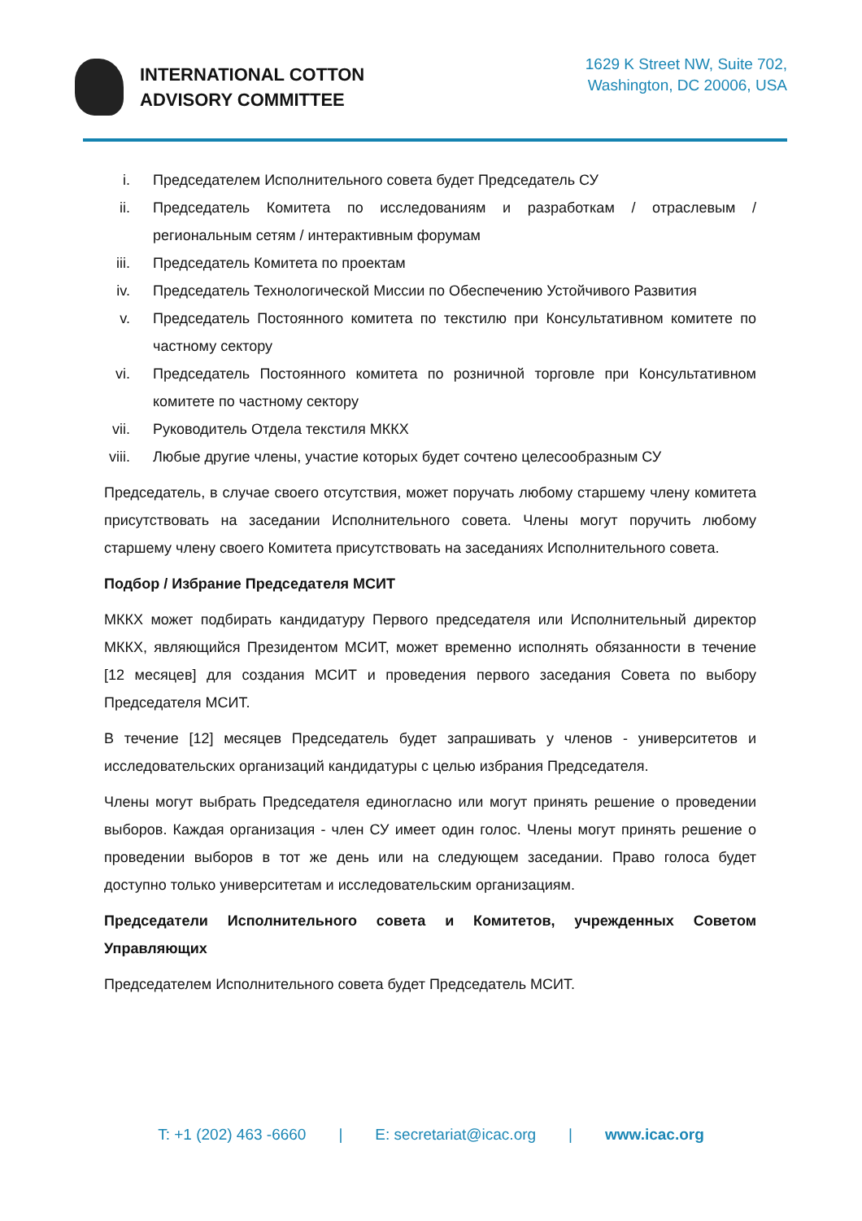INTERNATIONAL COTTON
ADVISORY COMMITTEE
1629 K Street NW, Suite 702,
Washington, DC 20006, USA
i. Председателем Исполнительного совета будет Председатель СУ
ii. Председатель Комитета по исследованиям и разработкам / отраслевым / региональным сетям / интерактивным форумам
iii. Председатель Комитета по проектам
iv. Председатель Технологической Миссии по Обеспечению Устойчивого Развития
v. Председатель Постоянного комитета по текстилю при Консультативном комитете по частному сектору
vi. Председатель Постоянного комитета по розничной торговле при Консультативном комитете по частному сектору
vii. Руководитель Отдела текстиля МККХ
viii. Любые другие члены, участие которых будет сочтено целесообразным СУ
Председатель, в случае своего отсутствия, может поручать любому старшему члену комитета присутствовать на заседании Исполнительного совета. Члены могут поручить любому старшему члену своего Комитета присутствовать на заседаниях Исполнительного совета.
Подбор / Избрание Председателя МСИТ
МККХ может подбирать кандидатуру Первого председателя или Исполнительный директор МККХ, являющийся Президентом МСИТ, может временно исполнять обязанности в течение [12 месяцев] для создания МСИТ и проведения первого заседания Совета по выбору Председателя МСИТ.
В течение [12] месяцев Председатель будет запрашивать у членов - университетов и исследовательских организаций кандидатуры с целью избрания Председателя.
Члены могут выбрать Председателя единогласно или могут принять решение о проведении выборов. Каждая организация - член СУ имеет один голос. Члены могут принять решение о проведении выборов в тот же день или на следующем заседании. Право голоса будет доступно только университетам и исследовательским организациям.
Председатели Исполнительного совета и Комитетов, учрежденных Советом Управляющих
Председателем Исполнительного совета будет Председатель МСИТ.
T: +1 (202) 463 -6660 | E: secretariat@icac.org | www.icac.org